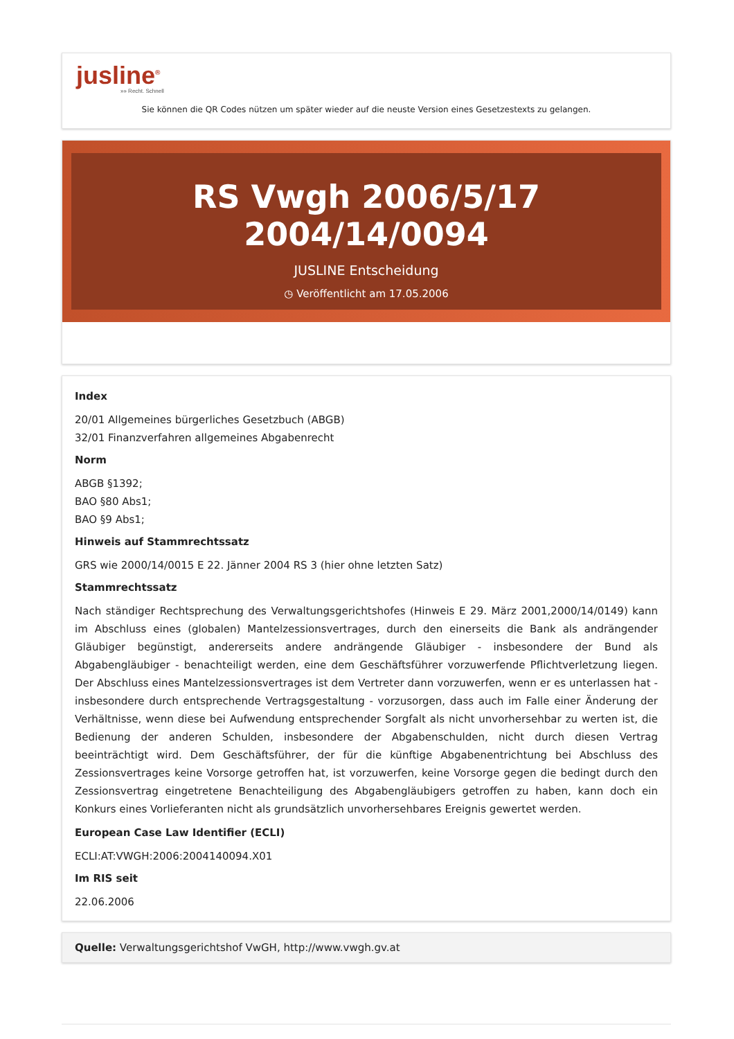jusline<sup>®</sup>
»» Recht. Schnell
Sie können die QR Codes nützen um später wieder auf die neuste Version eines Gesetzestexts zu gelangen.
RS Vwgh 2006/5/17 2004/14/0094
JUSLINE Entscheidung
◷ Veröffentlicht am 17.05.2006
Index
20/01 Allgemeines bürgerliches Gesetzbuch (ABGB)
32/01 Finanzverfahren allgemeines Abgabenrecht
Norm
ABGB §1392;
BAO §80 Abs1;
BAO §9 Abs1;
Hinweis auf Stammrechtssatz
GRS wie 2000/14/0015 E 22. Jänner 2004 RS 3 (hier ohne letzten Satz)
Stammrechtssatz
Nach ständiger Rechtsprechung des Verwaltungsgerichtshofes (Hinweis E 29. März 2001,2000/14/0149) kann im Abschluss eines (globalen) Mantelzessionsvertrages, durch den einerseits die Bank als andrängender Gläubiger begünstigt, andererseits andere andrängende Gläubiger - insbesondere der Bund als Abgabengläubiger - benachteiligt werden, eine dem Geschäftsführer vorzuwerfende Pflichtverletzung liegen. Der Abschluss eines Mantelzessionsvertrages ist dem Vertreter dann vorzuwerfen, wenn er es unterlassen hat - insbesondere durch entsprechende Vertragsgestaltung - vorzusorgen, dass auch im Falle einer Änderung der Verhältnisse, wenn diese bei Aufwendung entsprechender Sorgfalt als nicht unvorhersehbar zu werten ist, die Bedienung der anderen Schulden, insbesondere der Abgabenschulden, nicht durch diesen Vertrag beeinträchtigt wird. Dem Geschäftsführer, der für die künftige Abgabenentrichtung bei Abschluss des Zessionsvertrages keine Vorsorge getroffen hat, ist vorzuwerfen, keine Vorsorge gegen die bedingt durch den Zessionsvertrag eingetretene Benachteiligung des Abgabengläubigers getroffen zu haben, kann doch ein Konkurs eines Vorlieferanten nicht als grundsätzlich unvorhersehbares Ereignis gewertet werden.
European Case Law Identifier (ECLI)
ECLI:AT:VWGH:2006:2004140094.X01
Im RIS seit
22.06.2006
Quelle: Verwaltungsgerichtshof VwGH, http://www.vwgh.gv.at